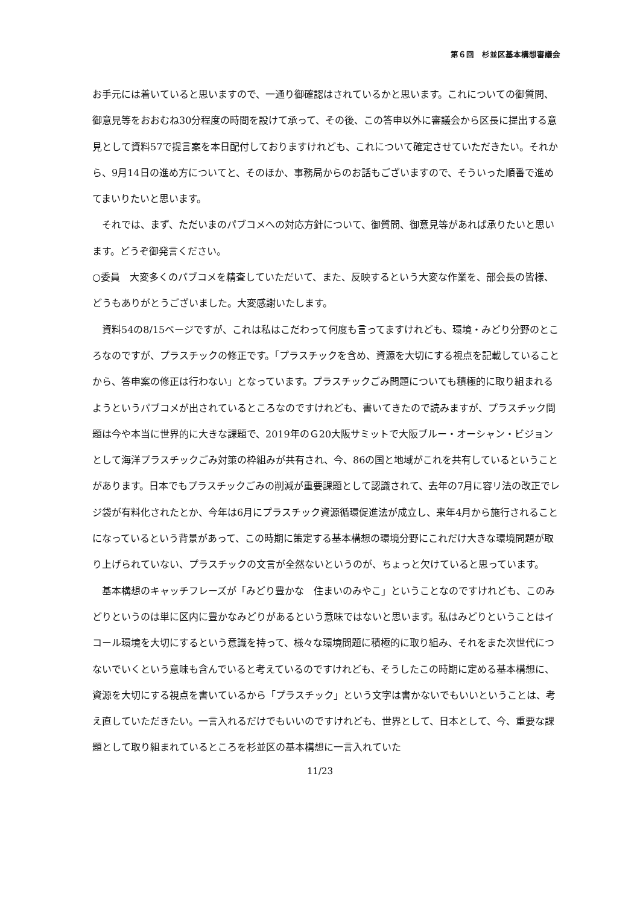第６回　杉並区基本構想審議会
お手元には着いていると思いますので、一通り御確認はされているかと思います。これについての御質問、御意見等をおおむね30分程度の時間を設けて承って、その後、この答申以外に審議会から区長に提出する意見として資料57で提言案を本日配付しておりますけれども、これについて確定させていただきたい。それから、9月14日の進め方についてと、そのほか、事務局からのお話もございますので、そういった順番で進めてまいりたいと思います。
それでは、まず、ただいまのパブコメへの対応方針について、御質問、御意見等があれば承りたいと思います。どうぞ御発言ください。
○委員　大変多くのパブコメを精査していただいて、また、反映するという大変な作業を、部会長の皆様、どうもありがとうございました。大変感謝いたします。
資料54の8/15ページですが、これは私はこだわって何度も言ってますけれども、環境・みどり分野のところなのですが、プラスチックの修正です。「プラスチックを含め、資源を大切にする視点を記載していることから、答申案の修正は行わない」となっています。プラスチックごみ問題についても積極的に取り組まれるようというパブコメが出されているところなのですけれども、書いてきたので読みますが、プラスチック問題は今や本当に世界的に大きな課題で、2019年のＧ20大阪サミットで大阪ブルー・オーシャン・ビジョンとして海洋プラスチックごみ対策の枠組みが共有され、今、86の国と地域がこれを共有しているということがあります。日本でもプラスチックごみの削減が重要課題として認識されて、去年の7月に容リ法の改正でレジ袋が有料化されたとか、今年は6月にプラスチック資源循環促進法が成立し、来年4月から施行されることになっているという背景があって、この時期に策定する基本構想の環境分野にこれだけ大きな環境問題が取り上げられていない、プラスチックの文言が全然ないというのが、ちょっと欠けていると思っています。
基本構想のキャッチフレーズが「みどり豊かな　住まいのみやこ」ということなのですけれども、このみどりというのは単に区内に豊かなみどりがあるという意味ではないと思います。私はみどりということはイコール環境を大切にするという意識を持って、様々な環境問題に積極的に取り組み、それをまた次世代につないでいくという意味も含んでいると考えているのですけれども、そうしたこの時期に定める基本構想に、資源を大切にする視点を書いているから「プラスチック」という文字は書かないでもいいということは、考え直していただきたい。一言入れるだけでもいいのですけれども、世界として、日本として、今、重要な課題として取り組まれているところを杉並区の基本構想に一言入れていた
11/23